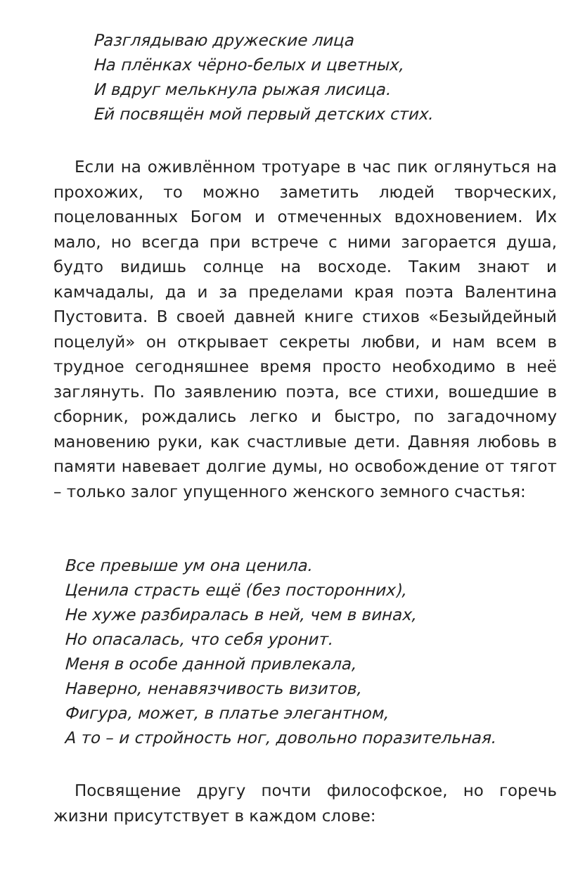Разглядываю дружеские лица
На плёнках чёрно-белых и цветных,
И вдруг мелькнула рыжая лисица.
Ей посвящён мой первый детских стих.
Если на оживлённом тротуаре в час пик оглянуться на прохожих, то можно заметить людей творческих, поцелованных Богом и отмеченных вдохновением. Их мало, но всегда при встрече с ними загорается душа, будто видишь солнце на восходе. Таким знают и камчадалы, да и за пределами края поэта Валентина Пустовита. В своей давней книге стихов «Безыйдейный поцелуй» он открывает секреты любви, и нам всем в трудное сегодняшнее время просто необходимо в неё заглянуть. По заявлению поэта, все стихи, вошедшие в сборник, рождались легко и быстро, по загадочному мановению руки, как счастливые дети. Давняя любовь в памяти навевает долгие думы, но освобождение от тягот – только залог упущенного женского земного счастья:
Все превыше ум она ценила.
Ценила страсть ещё (без посторонних),
Не хуже разбиралась в ней, чем в винах,
Но опасалась, что себя уронит.
Меня в особе данной привлекала,
Наверно, ненавязчивость визитов,
Фигура, может, в платье элегантном,
А то – и стройность ног, довольно поразительная.
Посвящение другу почти философское, но горечь жизни присутствует в каждом слове: